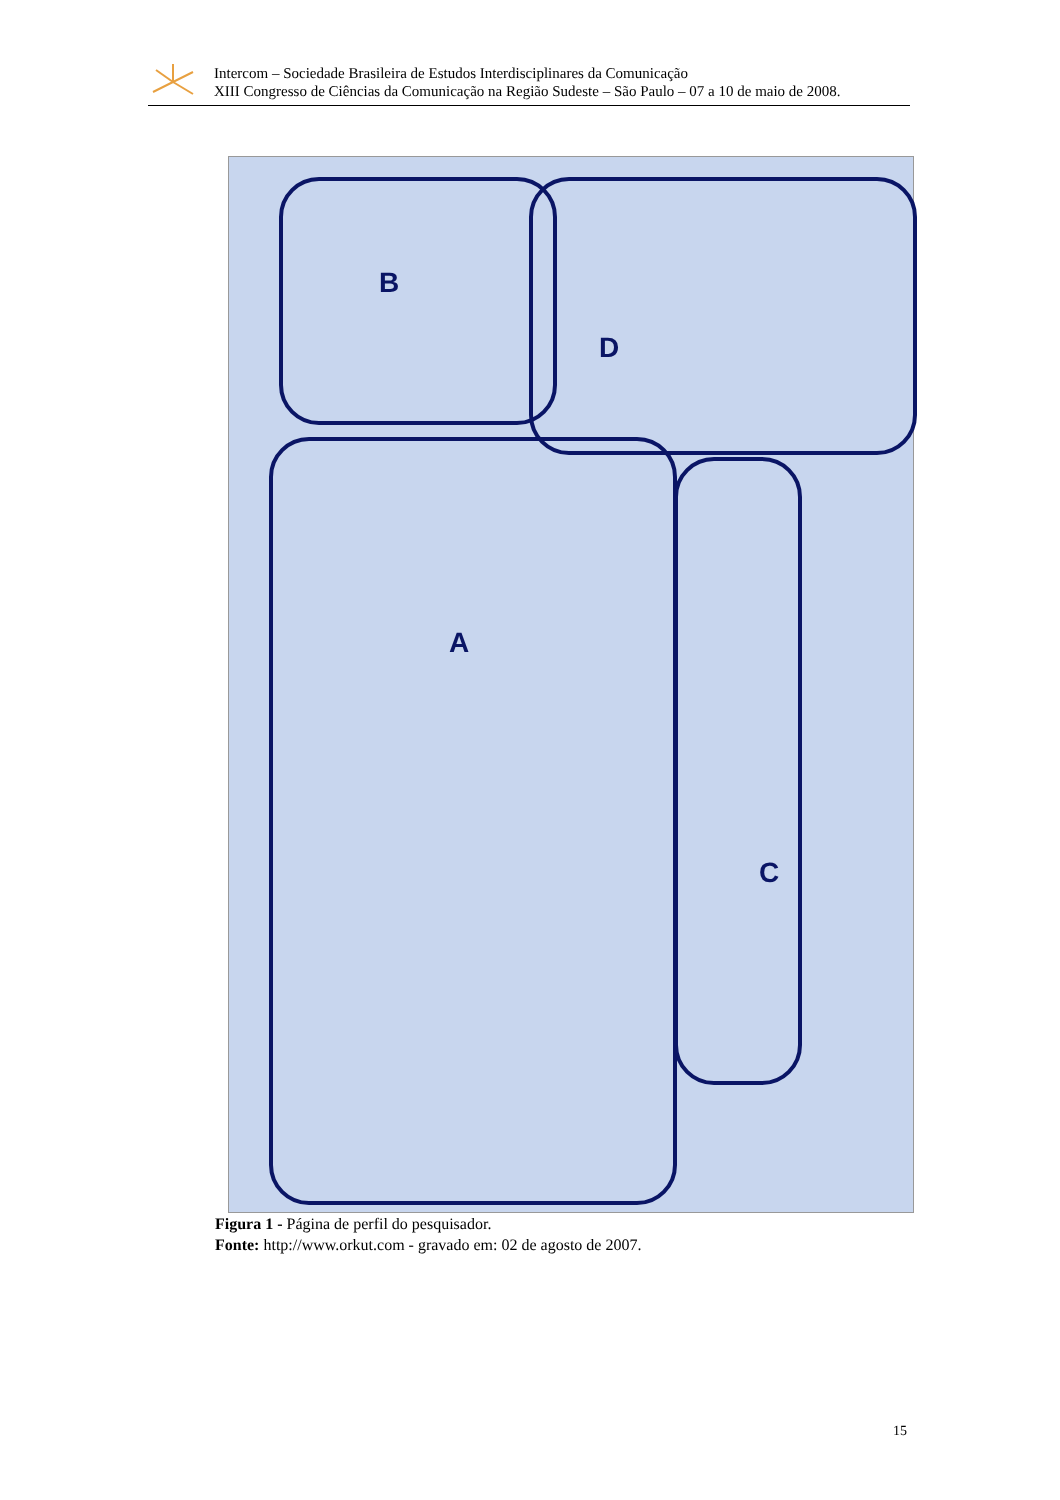Intercom – Sociedade Brasileira de Estudos Interdisciplinares da Comunicação
XIII Congresso de Ciências da Comunicação na Região Sudeste – São Paulo – 07 a 10 de maio de 2008.
A
B
C
D
Figura 1 - Página de perfil do pesquisador.
Fonte: http://www.orkut.com - gravado em: 02 de agosto de 2007.
15